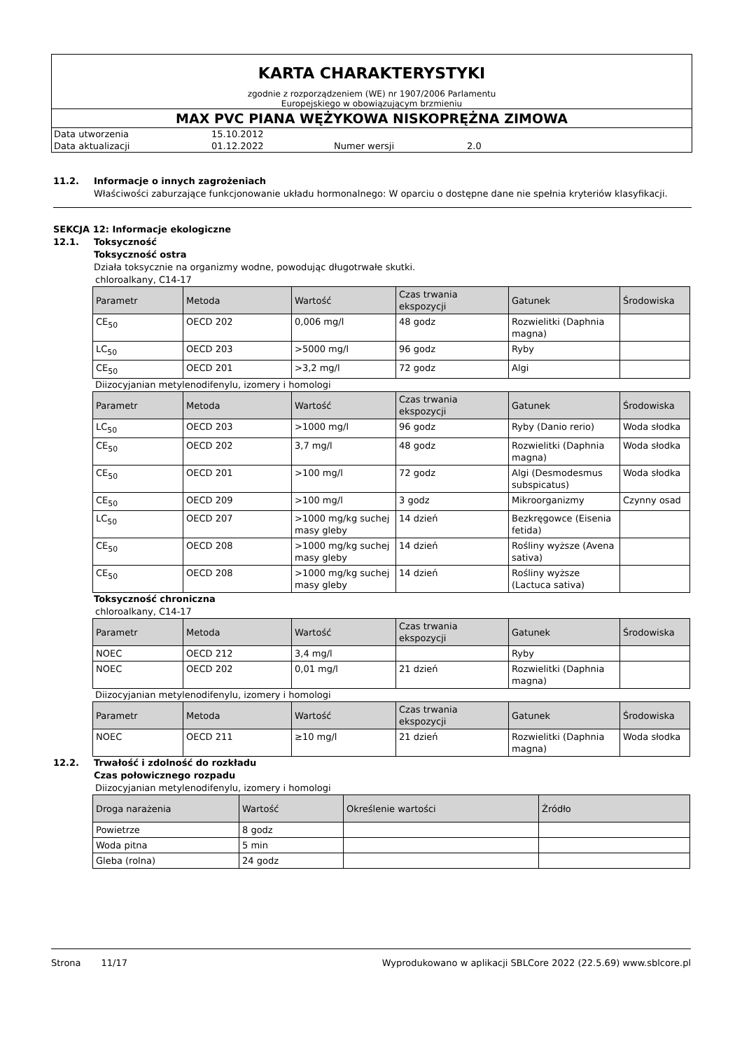KARTA CHARAKTERYSTYKI
zgodnie z rozporządzeniem (WE) nr 1907/2006 Parlamentu
Europejskiego w obowiązującym brzmieniu
MAX PVC PIANA WĘŻYKOWA NISKOPRĘŻNA ZIMOWA
Data utworzenia 15.10.2012
Data aktualizacji 01.12.2022 Numer wersji 2.0
11.2. Informacje o innych zagrożeniach
Właściwości zaburzające funkcjonowanie układu hormonalnego: W oparciu o dostępne dane nie spełnia kryteriów klasyfikacji.
SEKCJA 12: Informacje ekologiczne
12.1. Toksyczność
Toksyczność ostra
Działa toksycznie na organizmy wodne, powodując długotrwałe skutki.
chloroalkany, C14-17
| Parametr | Metoda | Wartość | Czas trwania ekspozycji | Gatunek | Środowiska |
| --- | --- | --- | --- | --- | --- |
| CE<sub>50</sub> | OECD 202 | 0,006 mg/l | 48 godz | Rozwielitki (Daphnia magna) | |
| LC<sub>50</sub> | OECD 203 | >5000 mg/l | 96 godz | Ryby | |
| CE<sub>50</sub> | OECD 201 | >3,2 mg/l | 72 godz | Algi | |
Diizocyjanian metylenodifenylu, izomery i homologi
| Parametr | Metoda | Wartość | Czas trwania ekspozycji | Gatunek | Środowiska |
| --- | --- | --- | --- | --- | --- |
| LC<sub>50</sub> | OECD 203 | >1000 mg/l | 96 godz | Ryby (Danio rerio) | Woda słodka |
| CE<sub>50</sub> | OECD 202 | 3,7 mg/l | 48 godz | Rozwielitki (Daphnia magna) | Woda słodka |
| CE<sub>50</sub> | OECD 201 | >100 mg/l | 72 godz | Algi (Desmodesmus subspicatus) | Woda słodka |
| CE<sub>50</sub> | OECD 209 | >100 mg/l | 3 godz | Mikroorganizmy | Czynny osad |
| LC<sub>50</sub> | OECD 207 | >1000 mg/kg suchej masy gleby | 14 dzień | Bezkręgowce (Eisenia fetida) | |
| CE<sub>50</sub> | OECD 208 | >1000 mg/kg suchej masy gleby | 14 dzień | Rośliny wyższe (Avena sativa) | |
| CE<sub>50</sub> | OECD 208 | >1000 mg/kg suchej masy gleby | 14 dzień | Rośliny wyższe (Lactuca sativa) | |
Toksyczność chroniczna
chloroalkany, C14-17
| Parametr | Metoda | Wartość | Czas trwania ekspozycji | Gatunek | Środowiska |
| --- | --- | --- | --- | --- | --- |
| NOEC | OECD 212 | 3,4 mg/l | | Ryby | |
| NOEC | OECD 202 | 0,01 mg/l | 21 dzień | Rozwielitki (Daphnia magna) | |
Diizocyjanian metylenodifenylu, izomery i homologi
| Parametr | Metoda | Wartość | Czas trwania ekspozycji | Gatunek | Środowiska |
| --- | --- | --- | --- | --- | --- |
| NOEC | OECD 211 | ≥10 mg/l | 21 dzień | Rozwielitki (Daphnia magna) | Woda słodka |
12.2. Trwałość i zdolność do rozkładu
Czas połowicznego rozpadu
Diizocyjanian metylenodifenylu, izomery i homologi
| Droga narażenia | Wartość | Określenie wartości | Źródło |
| --- | --- | --- | --- |
| Powietrze | 8 godz | | |
| Woda pitna | 5 min | | |
| Gleba (rolna) | 24 godz | | |
Strona 11/17 Wyprodukowano w aplikacji SBLCore 2022 (22.5.69) www.sblcore.pl